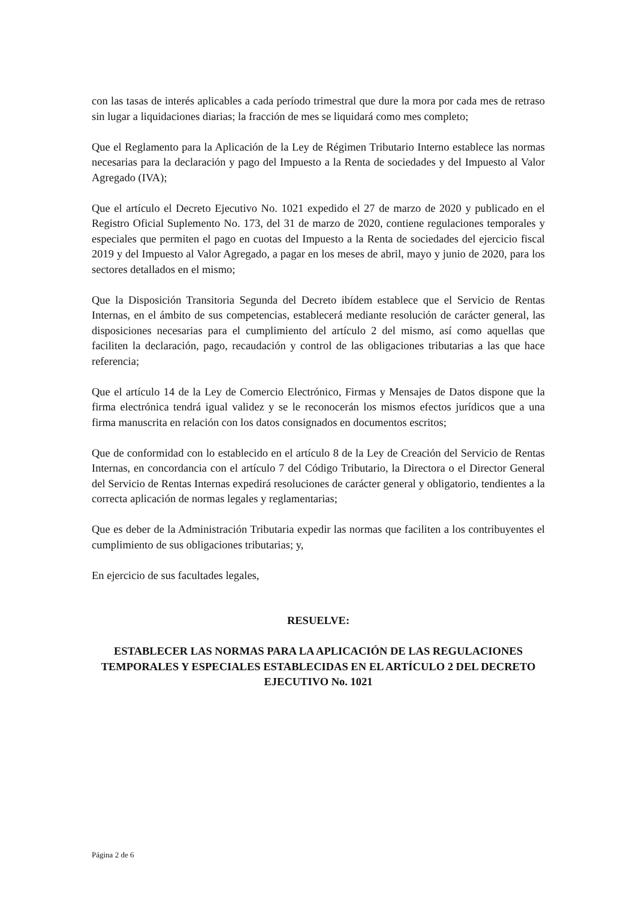con las tasas de interés aplicables a cada período trimestral que dure la mora por cada mes de retraso sin lugar a liquidaciones diarias; la fracción de mes se liquidará como mes completo;
Que el Reglamento para la Aplicación de la Ley de Régimen Tributario Interno establece las normas necesarias para la declaración y pago del Impuesto a la Renta de sociedades y del Impuesto al Valor Agregado (IVA);
Que el artículo el Decreto Ejecutivo No. 1021 expedido el 27 de marzo de 2020 y publicado en el Registro Oficial Suplemento No. 173, del 31 de marzo de 2020, contiene regulaciones temporales y especiales que permiten el pago en cuotas del Impuesto a la Renta de sociedades del ejercicio fiscal 2019 y del Impuesto al Valor Agregado, a pagar en los meses de abril, mayo y junio de 2020, para los sectores detallados en el mismo;
Que la Disposición Transitoria Segunda del Decreto ibídem establece que el Servicio de Rentas Internas, en el ámbito de sus competencias, establecerá mediante resolución de carácter general, las disposiciones necesarias para el cumplimiento del artículo 2 del mismo, así como aquellas que faciliten la declaración, pago, recaudación y control de las obligaciones tributarias a las que hace referencia;
Que el artículo 14 de la Ley de Comercio Electrónico, Firmas y Mensajes de Datos dispone que la firma electrónica tendrá igual validez y se le reconocerán los mismos efectos jurídicos que a una firma manuscrita en relación con los datos consignados en documentos escritos;
Que de conformidad con lo establecido en el artículo 8 de la Ley de Creación del Servicio de Rentas Internas, en concordancia con el artículo 7 del Código Tributario, la Directora o el Director General del Servicio de Rentas Internas expedirá resoluciones de carácter general y obligatorio, tendientes a la correcta aplicación de normas legales y reglamentarias;
Que es deber de la Administración Tributaria expedir las normas que faciliten a los contribuyentes el cumplimiento de sus obligaciones tributarias; y,
En ejercicio de sus facultades legales,
RESUELVE:
ESTABLECER LAS NORMAS PARA LA APLICACIÓN DE LAS REGULACIONES TEMPORALES Y ESPECIALES ESTABLECIDAS EN EL ARTÍCULO 2 DEL DECRETO EJECUTIVO No. 1021
Página 2 de 6